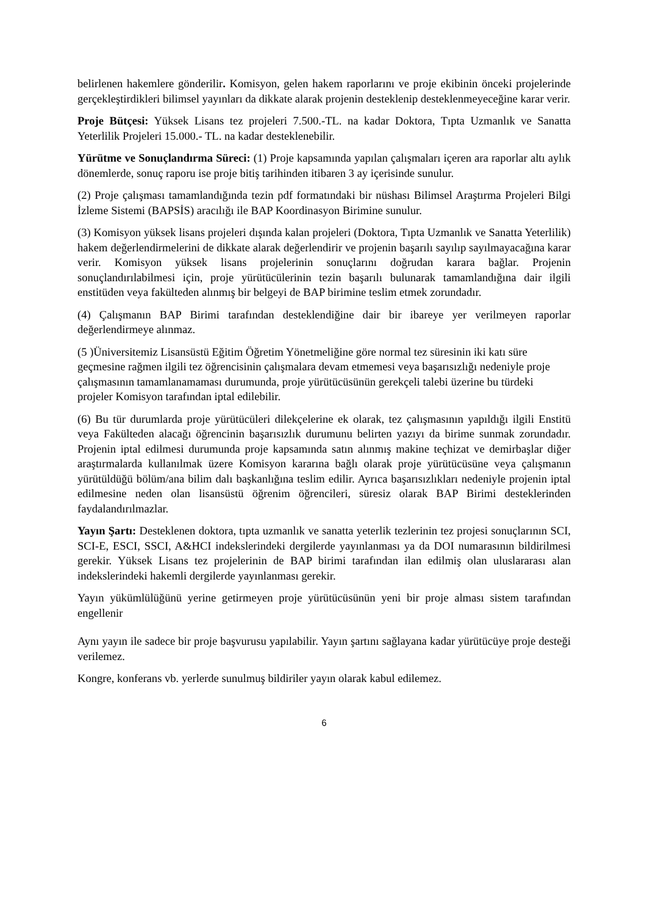belirlenen hakemlere gönderilir. Komisyon, gelen hakem raporlarını ve proje ekibinin önceki projelerinde gerçekleştirdikleri bilimsel yayınları da dikkate alarak projenin desteklenip desteklenmeyeceğine karar verir.
Proje Bütçesi: Yüksek Lisans tez projeleri 7.500.-TL. na kadar Doktora, Tıpta Uzmanlık ve Sanatta Yeterlilik Projeleri 15.000.- TL. na kadar desteklenebilir.
Yürütme ve Sonuçlandırma Süreci: (1) Proje kapsamında yapılan çalışmaları içeren ara raporlar altı aylık dönemlerde, sonuç raporu ise proje bitiş tarihinden itibaren 3 ay içerisinde sunulur.
(2) Proje çalışması tamamlandığında tezin pdf formatındaki bir nüshası Bilimsel Araştırma Projeleri Bilgi İzleme Sistemi (BAPSİS) aracılığı ile BAP Koordinasyon Birimine sunulur.
(3) Komisyon yüksek lisans projeleri dışında kalan projeleri (Doktora, Tıpta Uzmanlık ve Sanatta Yeterlilik) hakem değerlendirmelerini de dikkate alarak değerlendirir ve projenin başarılı sayılıp sayılmayacağına karar verir. Komisyon yüksek lisans projelerinin sonuçlarını doğrudan karara bağlar. Projenin sonuçlandırılabilmesi için, proje yürütücülerinin tezin başarılı bulunarak tamamlandığına dair ilgili enstitüden veya fakülteden alınmış bir belgeyi de BAP birimine teslim etmek zorundadır.
(4) Çalışmanın BAP Birimi tarafından desteklendiğine dair bir ibareye yer verilmeyen raporlar değerlendirmeye alınmaz.
(5 )Üniversitemiz Lisansüstü Eğitim Öğretim Yönetmeliğine göre normal tez süresinin iki katı süre geçmesine rağmen ilgili tez öğrencisinin çalışmalara devam etmemesi veya başarısızlığı nedeniyle proje çalışmasının tamamlanamaması durumunda, proje yürütücüsünün gerekçeli talebi üzerine bu türdeki projeler Komisyon tarafından iptal edilebilir.
(6) Bu tür durumlarda proje yürütücüleri dilekçelerine ek olarak, tez çalışmasının yapıldığı ilgili Enstitü veya Fakülteden alacağı öğrencinin başarısızlık durumunu belirten yazıyı da birime sunmak zorundadır. Projenin iptal edilmesi durumunda proje kapsamında satın alınmış makine teçhizat ve demirbaşlar diğer araştırmalarda kullanılmak üzere Komisyon kararına bağlı olarak proje yürütücüsüne veya çalışmanın yürütüldüğü bölüm/ana bilim dalı başkanlığına teslim edilir. Ayrıca başarısızlıkları nedeniyle projenin iptal edilmesine neden olan lisansüstü öğrenim öğrencileri, süresiz olarak BAP Birimi desteklerinden faydalandırılmazlar.
Yayın Şartı: Desteklenen doktora, tıpta uzmanlık ve sanatta yeterlik tezlerinin tez projesi sonuçlarının SCI, SCI-E, ESCI, SSCI, A&HCI indekslerindeki dergilerde yayınlanması ya da DOI numarasının bildirilmesi gerekir. Yüksek Lisans tez projelerinin de BAP birimi tarafından ilan edilmiş olan uluslararası alan indekslerindeki hakemli dergilerde yayınlanması gerekir.
Yayın yükümlülüğünü yerine getirmeyen proje yürütücüsünün yeni bir proje alması sistem tarafından engellenir
Aynı yayın ile sadece bir proje başvurusu yapılabilir. Yayın şartını sağlayana kadar yürütücüye proje desteği verilemez.
Kongre, konferans vb. yerlerde sunulmuş bildiriler yayın olarak kabul edilemez.
6